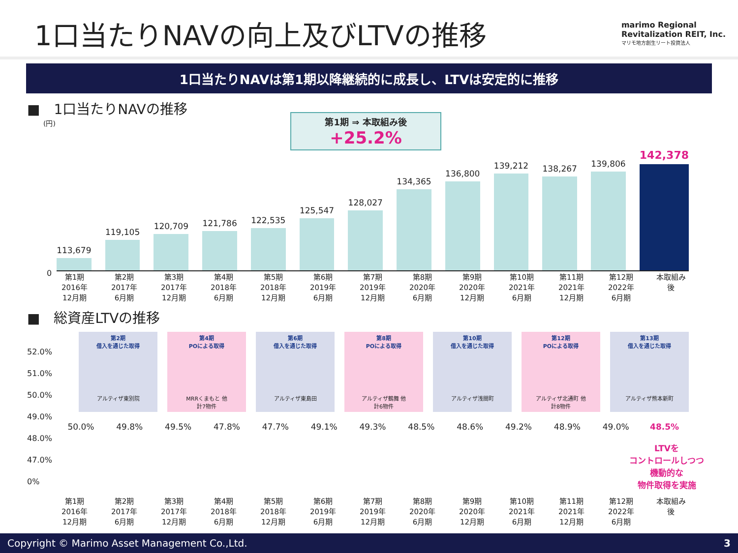1口当たりNAVの向上及びLTVの推移
marimo Regional
Revitalization REIT, Inc.
マリモ地方創生リート投資法人
1口当たりNAVは第1期以降継続的に成長し、LTVは安定的に推移
■　1口当たりNAVの推移
(円)
第1期 ⇒ 本取組み後
+25.2%
113,679
119,105
120,709
121,786
122,535
125,547
128,027
134,365
136,800
139,212
138,267
139,806
142,378
0
第1期
2016年
12月期 第2期
2017年
6月期 第3期
2017年
12月期 第4期
2018年
6月期 第5期
2018年
12月期 第6期
2019年
6月期 第7期
2019年
12月期 第8期
2020年
6月期 第9期
2020年
12月期 第10期
2021年
6月期 第11期
2021年
12月期 第12期
2022年
6月期 本取組み後
■　総資産LTVの推移
第2期
借入を通じた取得
アルティザ東別院
第4期
POによる取得
MRRくまもと 他
計7物件
第6期
借入を通じた取得
アルティザ東島田
第8期
POによる取得
アルティザ鶴舞 他
計6物件
第10期
借入を通じた取得
アルティザ浅間町
第12期
POによる取得
アルティザ北通町 他
計8物件
第13期
借入を通じた取得
アルティザ熊本新町
52.0%
51.0%
50.0%
49.0%
48.0%
47.0%
0%
50.0% 49.8% 49.5% 47.8% 47.7% 49.1% 49.3% 48.5% 48.6% 49.2% 48.9% 49.0% 48.5%
LTVを
コントロールしつつ
機動的な
物件取得を実施
第1期
2016年
12月期 第2期
2017年
6月期 第3期
2017年
12月期 第4期
2018年
6月期 第5期
2018年
12月期 第6期
2019年
6月期 第7期
2019年
12月期 第8期
2020年
6月期 第9期
2020年
12月期 第10期
2021年
6月期 第11期
2021年
12月期 第12期
2022年
6月期 本取組み後
Copyright © Marimo Asset Management Co.,Ltd. 3